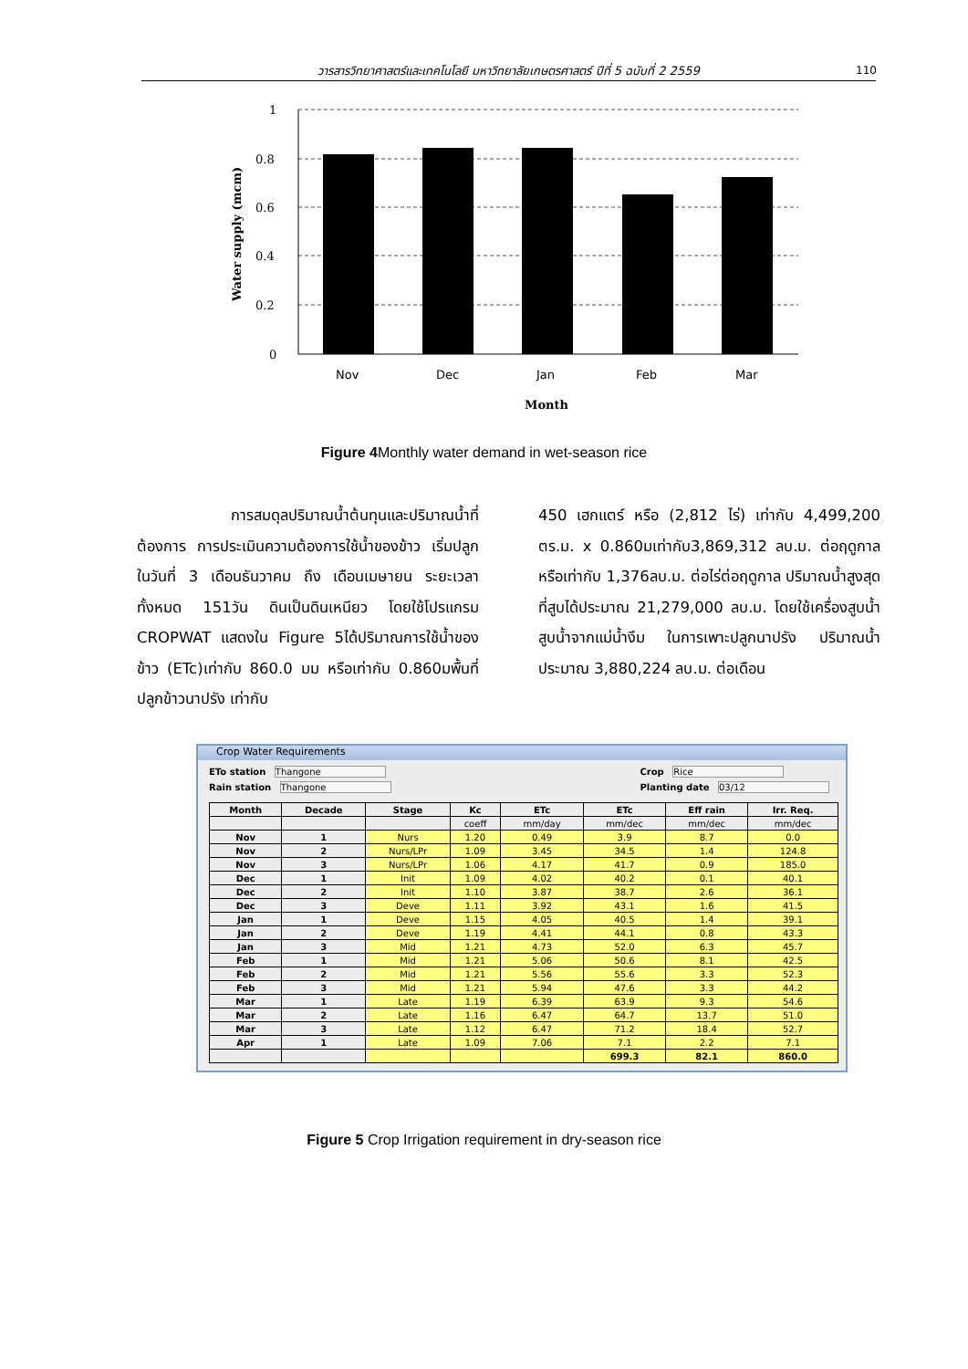วารสารวิทยาศาสตร์และเทคโนโลยี มหาวิทยาลัยเกษตรศาสตร์ ปีที่ 5 ฉบับที่ 2 2559 110
1
0.8
0.6
0.4
0.2
0
Nov
Dec
Jan
Feb
Mar
Month
Water supply (mcm)
Figure 4 Monthly water demand in wet-season rice
การสมดุลปริมาณน้ำต้นทุนและปริมาณน้ำที่ต้องการ การประเมินความต้องการใช้น้ำของข้าว เริ่มปลูกในวันที่ 3 เดือนธันวาคม ถึง เดือนเมษายน ระยะเวลาทั้งหมด 151วัน ดินเป็นดินเหนียว โดยใช้โปรแกรม CROPWAT แสดงใน Figure 5ได้ปริมาณการใช้น้ำของข้าว (ETc)เท่ากับ 860.0 มม หรือเท่ากับ 0.860มพื้นที่ปลูกข้าวนาปรัง เท่ากับ
450 เฮกแตร์ หรือ (2,812 ไร่) เท่ากับ 4,499,200 ตร.ม. x 0.860มเท่ากับ3,869,312 ลบ.ม. ต่อฤดูกาล หรือเท่ากับ 1,376ลบ.ม. ต่อไร่ต่อฤดูกาล ปริมาณน้ำสูงสุดที่สูบได้ประมาณ 21,279,000 ลบ.ม. โดยใช้เครื่องสูบน้ำสูบน้ำจากแม่น้ำงึม ในการเพาะปลูกนาปรัง ปริมาณน้ำประมาณ 3,880,224 ลบ.ม. ต่อเดือน
Crop Water Requirements
ETo station Thangone
Rain station Thangone
Crop Rice
Planting date 03/12
| Month | Decade | Stage | Kc | ETc | ETc | Eff rain | Irr. Req. |
| --- | --- | --- | --- | --- | --- | --- | --- |
| | | | coeff | mm/day | mm/dec | mm/dec | mm/dec |
| Nov | 1 | Nurs | 1.20 | 0.49 | 3.9 | 8.7 | 0.0 |
| Nov | 2 | Nurs/LPr | 1.09 | 3.45 | 34.5 | 1.4 | 124.8 |
| Nov | 3 | Nurs/LPr | 1.06 | 4.17 | 41.7 | 0.9 | 185.0 |
| Dec | 1 | Init | 1.09 | 4.02 | 40.2 | 0.1 | 40.1 |
| Dec | 2 | Init | 1.10 | 3.87 | 38.7 | 2.6 | 36.1 |
| Dec | 3 | Deve | 1.11 | 3.92 | 43.1 | 1.6 | 41.5 |
| Jan | 1 | Deve | 1.15 | 4.05 | 40.5 | 1.4 | 39.1 |
| Jan | 2 | Deve | 1.19 | 4.41 | 44.1 | 0.8 | 43.3 |
| Jan | 3 | Mid | 1.21 | 4.73 | 52.0 | 6.3 | 45.7 |
| Feb | 1 | Mid | 1.21 | 5.06 | 50.6 | 8.1 | 42.5 |
| Feb | 2 | Mid | 1.21 | 5.56 | 55.6 | 3.3 | 52.3 |
| Feb | 3 | Mid | 1.21 | 5.94 | 47.6 | 3.3 | 44.2 |
| Mar | 1 | Late | 1.19 | 6.39 | 63.9 | 9.3 | 54.6 |
| Mar | 2 | Late | 1.16 | 6.47 | 64.7 | 13.7 | 51.0 |
| Mar | 3 | Late | 1.12 | 6.47 | 71.2 | 18.4 | 52.7 |
| Apr | 1 | Late | 1.09 | 7.06 | 7.1 | 2.2 | 7.1 |
| | | | | | 699.3 | 82.1 | 860.0 |
Figure 5 Crop Irrigation requirement in dry-season rice